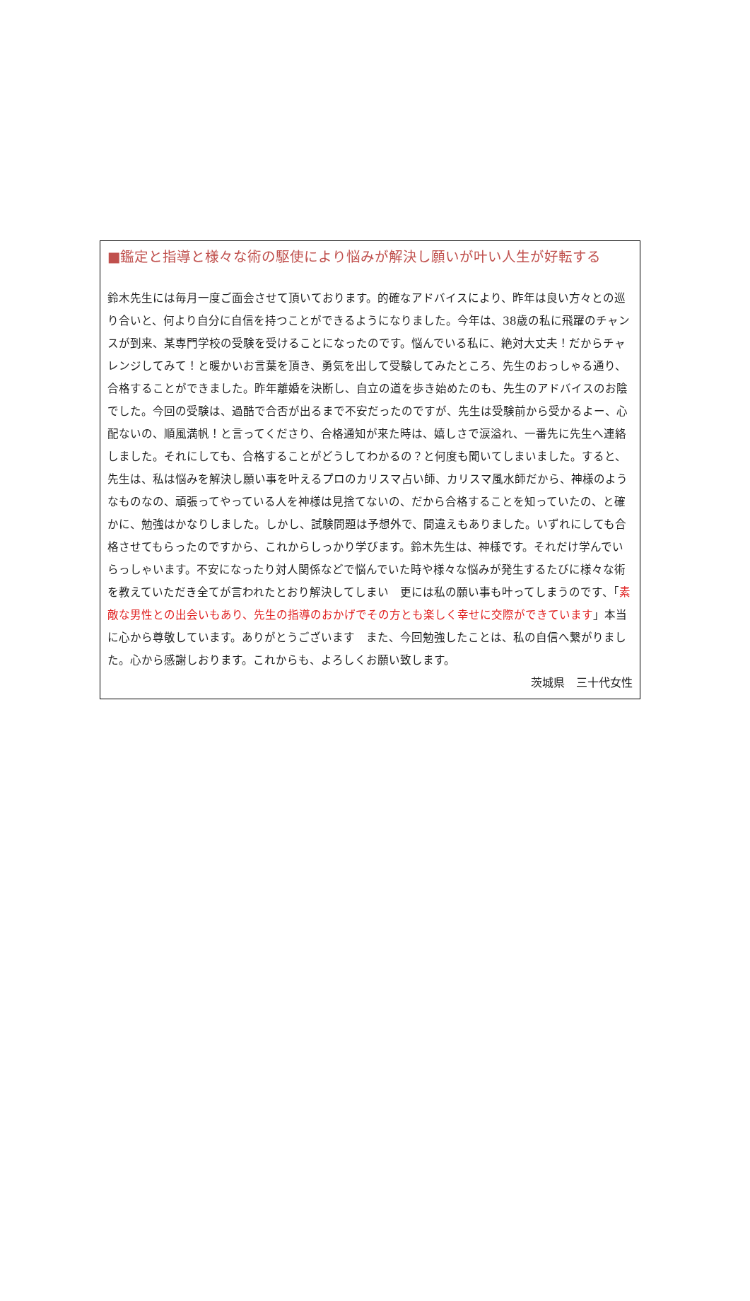■鑑定と指導と様々な術の駆使により悩みが解決し願いが叶い人生が好転する
鈴木先生には毎月一度ご面会させて頂いております。的確なアドバイスにより、昨年は良い方々との巡り合いと、何より自分に自信を持つことができるようになりました。今年は、38歳の私に飛躍のチャンスが到来、某専門学校の受験を受けることになったのです。悩んでいる私に、絶対大丈夫！だからチャレンジしてみて！と暖かいお言葉を頂き、勇気を出して受験してみたところ、先生のおっしゃる通り、合格することができました。昨年離婚を決断し、自立の道を歩き始めたのも、先生のアドバイスのお陰でした。今回の受験は、過酷で合否が出るまで不安だったのですが、先生は受験前から受かるよー、心配ないの、順風満帆！と言ってくださり、合格通知が来た時は、嬉しさで涙溢れ、一番先に先生へ連絡しました。それにしても、合格することがどうしてわかるの？と何度も聞いてしまいました。すると、先生は、私は悩みを解決し願い事を叶えるプロのカリスマ占い師、カリスマ風水師だから、神様のようなものなの、頑張ってやっている人を神様は見捨てないの、だから合格することを知っていたの、と確かに、勉強はかなりしました。しかし、試験問題は予想外で、間違えもありました。いずれにしても合格させてもらったのですから、これからしっかり学びます。鈴木先生は、神様です。それだけ学んでいらっしゃいます。不安になったり対人関係などで悩んでいた時や様々な悩みが発生するたびに様々な術を教えていただき全てが言われたとおり解決してしまい　更には私の願い事も叶ってしまうのです、「素敵な男性との出会いもあり、先生の指導のおかげでその方とも楽しく幸せに交際ができています」本当に心から尊敬しています。ありがとうございます　また、今回勉強したことは、私の自信へ繋がりました。心から感謝しおります。これからも、よろしくお願い致します。
茨城県　三十代女性